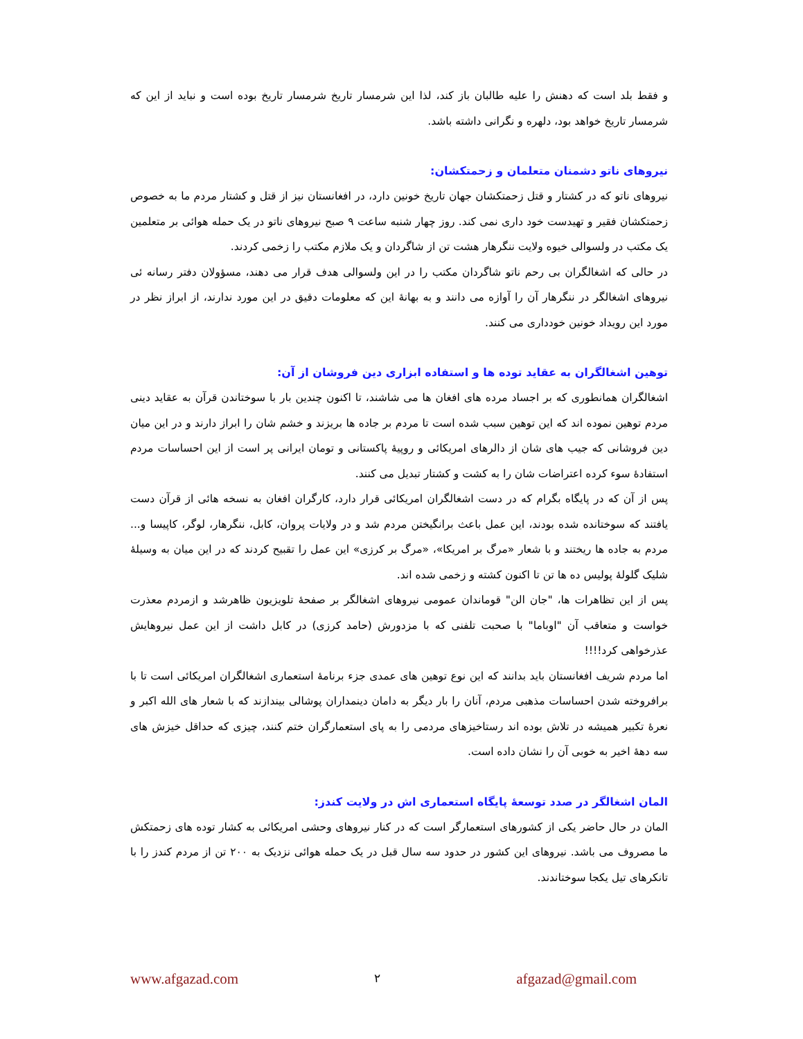و فقط بلد است که دهنش را علیه طالبان باز کند، لذا این شرمسار تاریخ شرمسار تاریخ بوده است و نباید از این که شرمسار تاریخ خواهد بود، دلهره و نگرانی داشته باشد.
نیروهای ناتو دشمنان متعلمان و زحمتکشان:
نیروهای ناتو که در کشتار و قتل زحمتکشان جهان تاریخ خونین دارد، در افغانستان نیز از قتل و کشتار مردم ما به خصوص زحمتکشان فقیر و تهیدست خود داری نمی کند. روز چهار شنبه ساعت ۹ صبح نیروهای ناتو در یک حمله هوائی بر متعلمین یک مکتب در ولسوالی خیوه ولایت ننگرهار هشت تن از شاگردان و یک ملازم مکتب را زخمی کردند.
در حالی که اشغالگران بی رحم ناتو شاگردان مکتب را در این ولسوالی هدف قرار می دهند، مسؤولان دفتر رسانه ئی نیروهای اشغالگر در ننگرهار آن را آوازه می دانند و به بهانهٔ این که معلومات دقیق در این مورد ندارند، از ابراز نظر در مورد این رویداد خونین خودداری می کنند.
توهین اشغالگران به عقاید توده ها و استفاده ابزاری دین فروشان از آن:
اشغالگران همانطوری که بر اجساد مرده های افغان ها می شاشند، تا اکنون چندین بار با سوختاندن قرآن به عقاید دینی مردم توهین نموده اند که این توهین سبب شده است تا مردم بر جاده ها بریزند و خشم شان را ابراز دارند و در این میان دین فروشانی که جیب های شان از دالرهای امریکائی و روپیهٔ پاکستانی و تومان ایرانی پر است از این احساسات مردم استفادهٔ سوء کرده اعتراضات شان را به کشت و کشتار تبدیل می کنند.
پس از آن که در پایگاه بگرام که در دست اشغالگران امریکائی قرار دارد، کارگران افغان به نسخه هائی از قرآن دست یافتند که سوختانده شده بودند، این عمل باعث برانگیختن مردم شد و در ولایات پروان، کابل، ننگرهار، لوگر، کاپیسا و... مردم به جاده ها ریختند و با شعار «مرگ بر امریکا»، «مرگ بر کرزی» این عمل را تقبیح کردند که در این میان به وسیلهٔ شلیک گلولهٔ پولیس ده ها تن تا اکنون کشته و زخمی شده اند.
پس از این تظاهرات ها، "جان الن" قوماندان عمومی نیروهای اشغالگر بر صفحهٔ تلویزیون ظاهرشد و ازمردم معذرت خواست و متعاقب آن "اوباما" با صحبت تلفنی که با مزدورش (حامد کرزی) در کابل داشت از این عمل نیروهایش عذرخواهی کرد!!!!
اما مردم شریف افغانستان باید بدانند که این نوع توهین های عمدی جزء برنامهٔ استعماری اشغالگران امریکائی است تا با برافروخته شدن احساسات مذهبی مردم، آنان را بار دیگر به دامان دینمداران پوشالی بیندازند که با شعار های الله اکبر و نعرهٔ تکبیر همیشه در تلاش بوده اند رستاخیزهای مردمی را به پای استعمارگران ختم کنند، چیزی که حداقل خیزش های سه دههٔ اخیر به خوبی آن را نشان داده است.
المان اشغالگر در صدد توسعهٔ پایگاه استعماری اش در ولایت کندز:
المان در حال حاضر یکی از کشورهای استعمارگر است که در کنار نیروهای وحشی امریکائی به کشار توده های زحمتکش ما مصروف می باشد. نیروهای این کشور در حدود سه سال قبل در یک حمله هوائی نزدیک به ۲۰۰ تن از مردم کندز را با تانکرهای تیل یکجا سوختاندند.
www.afgazad.com ۲ afgazad@gmail.com